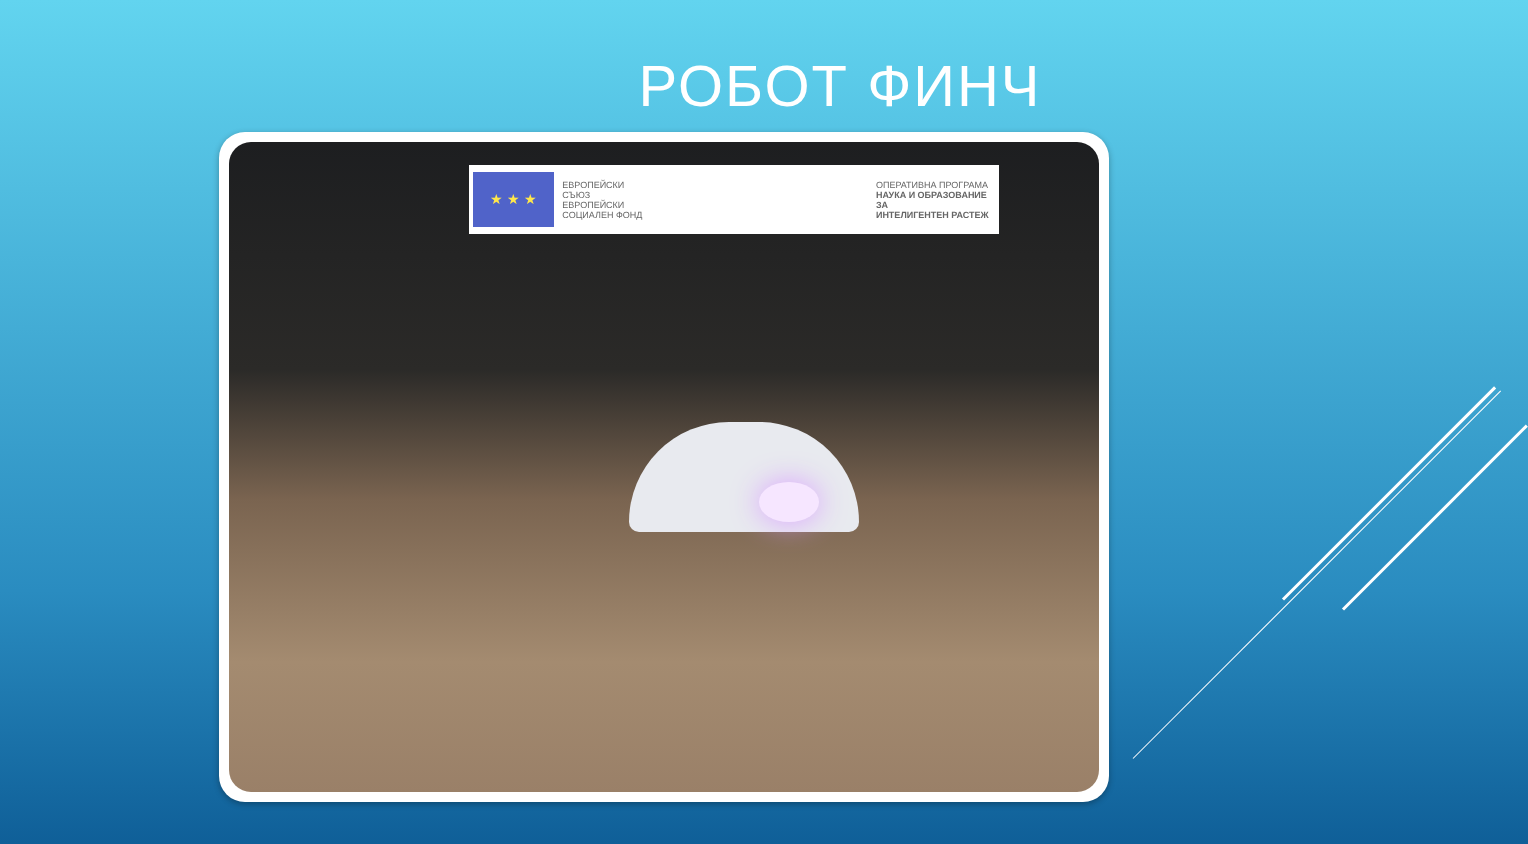РОБОТ ФИНЧ
★ ★ ★
ЕВРОПЕЙСКИ СЪЮЗ
ЕВРОПЕЙСКИ
СОЦИАЛЕН ФОНД
ОПЕРАТИВНА ПРОГРАМА
НАУКА И ОБРАЗОВАНИЕ ЗА
ИНТЕЛИГЕНТЕН РАСТЕЖ